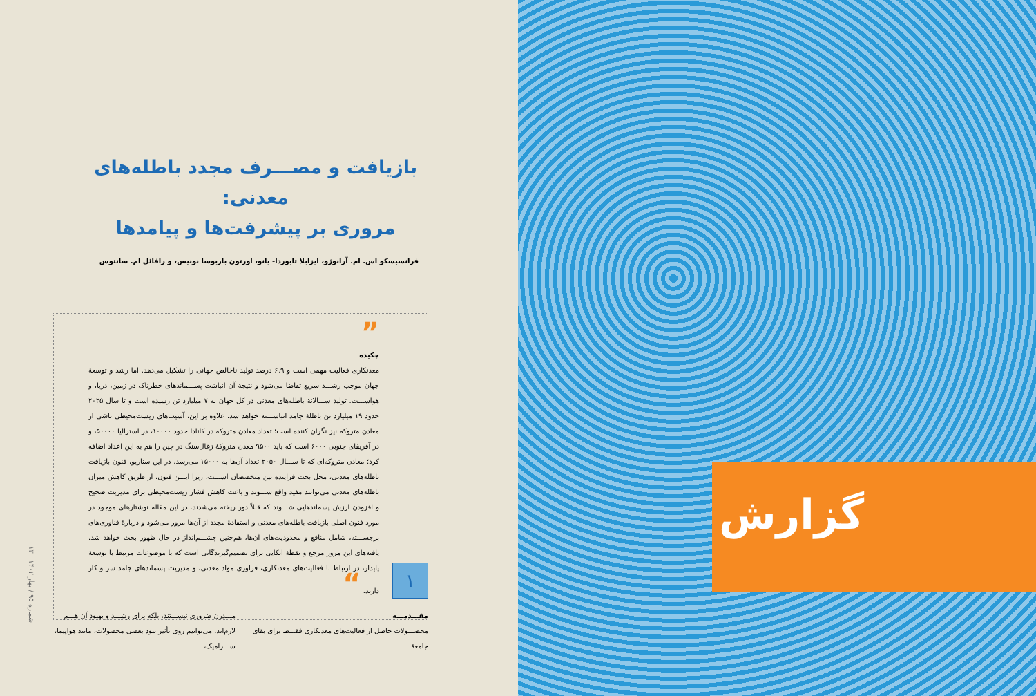بازیافت و مصـــرف مجدد باطله‌های معدنی:
مروری بر پیشرفت‌ها و پیامدها
فرانسیسکو اس. ام. آرانوژو، ایزابلا تابوردا- یانو، اورتون باربوسا نونیس، و رافائل ام. سانتوس
”
چکیده
معدنکاری فعالیت مهمی است و ۶٫۹ درصد تولید ناخالص جهانی را تشکیل می‌دهد. اما رشد و توسعهٔ جهان موجب رشـــد سریع تقاضا می‌شود و نتیجهٔ آن انباشت پســـماندهای خطرناک در زمین، دریا، و هواســـت. تولید ســـالانهٔ باطله‌های معدنی در کل جهان به ۷ میلیارد تن رسیده است و تا سال ۲۰۲۵ حدود ۱۹ میلیارد تن باطلهٔ جامد انباشـــته خواهد شد. علاوه بر این، آسیب‌های زیست‌محیطی ناشی از معادن متروکه نیز نگران کننده است؛ تعداد معادن متروکه در کانادا حدود ۱۰۰۰۰، در استرالیا ۵۰۰۰۰، و در آفریقای جنوبی ۶۰۰۰ است که باید ۹۵۰۰ معدن متروکهٔ زغال‌سنگ در چین را هم به این اعداد اضافه کرد؛ معادن متروکه‌ای که تا ســـال ۲۰۵۰ تعداد آن‌ها به ۱۵۰۰۰ می‌رسد. در این سناریو، فنون بازیافت باطله‌های معدنی، محل بحث فزاینده بین متخصصان اســـت، زیرا ایـــن فنون، از طریق کاهش میزان باطله‌های معدنی می‌توانند مفید واقع شـــوند و باعث کاهش فشار زیست‌محیطی برای مدیریت صحیح و افزودن ارزش پسماندهایی شـــوند که قبلاً دور ریخته می‌شدند. در این مقاله نوشتارهای موجود در مورد فنون اصلی بازیافت باطله‌های معدنی و استفادهٔ مجدد از آن‌ها مرور می‌شود و دربارهٔ فناوری‌های برجســـته، شامل منافع و محدودیت‌های آن‌ها، هم‌چنین چشـــم‌انداز در حال ظهور بحث خواهد شد. یافته‌های این مرور مرجع و نقطهٔ اتکایی برای تصمیم‌گیرندگانی است که با موضوعات مرتبط با توسعهٔ پایدار، در ارتباط با فعالیت‌های معدنکاری، فراوری مواد معدنی، و مدیریت پسماندهای جامد سر و کار دارند. “
۱
مقـــدمـــه
محصـــولات حاصل از فعالیت‌های معدنکاری فقـــط برای بقای جامعهٔ
مـــدرن ضروری نیســـتند، بلکه برای رشـــد و بهبود آن هـــم لازم‌اند. می‌توانیم روی تأثیر نبود بعضی محصولات، مانند هواپیما، ســـرامیک،
شماره ۹۵ / بهار ۱۴۰۲ ۱۳
گزارش